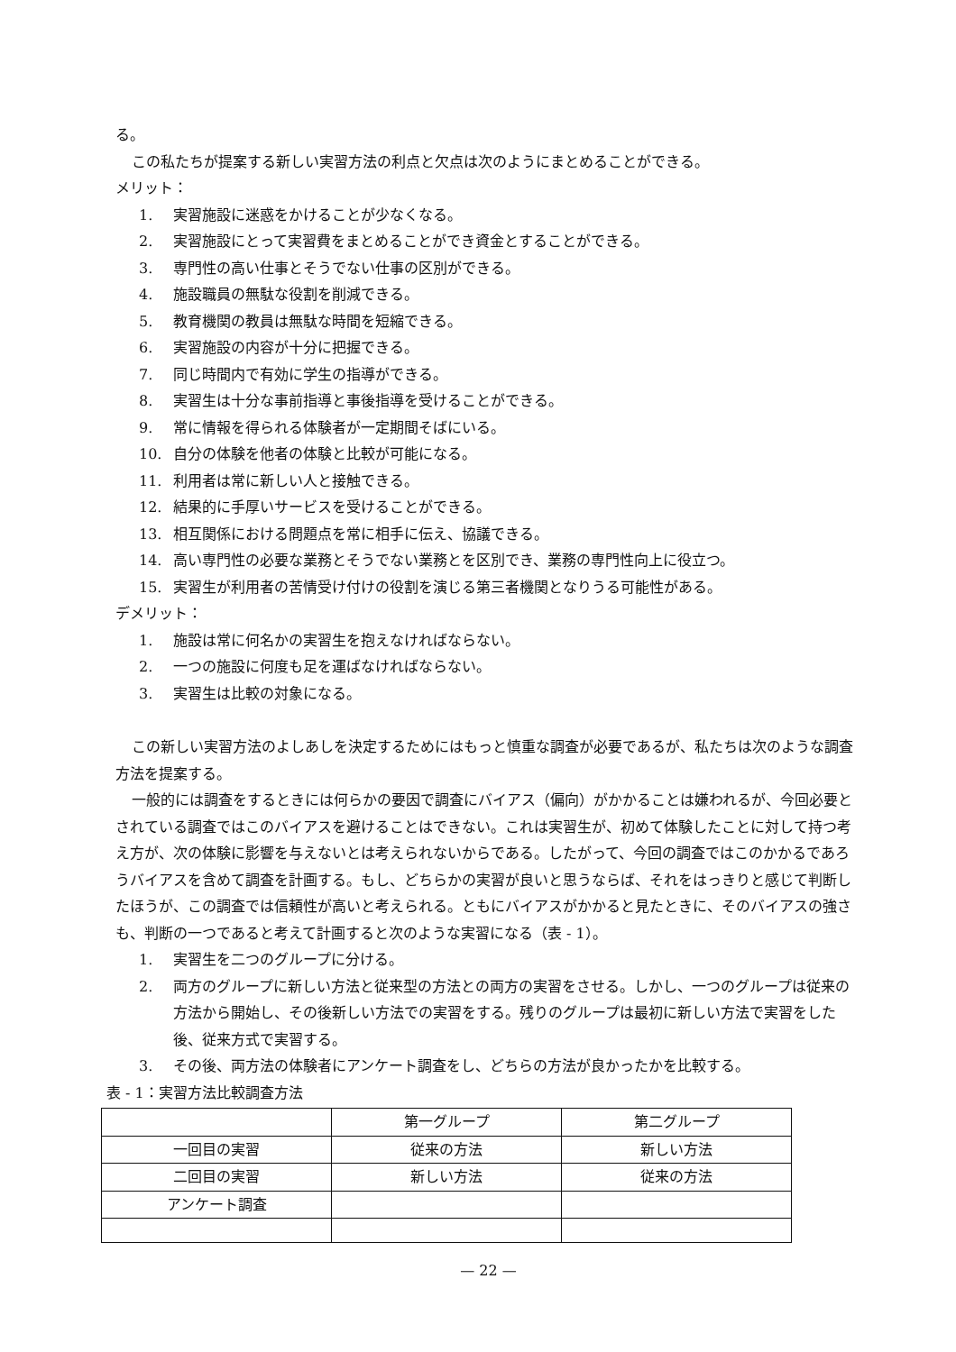る。
この私たちが提案する新しい実習方法の利点と欠点は次のようにまとめることができる。
メリット：
1. 実習施設に迷惑をかけることが少なくなる。
2. 実習施設にとって実習費をまとめることができ資金とすることができる。
3. 専門性の高い仕事とそうでない仕事の区別ができる。
4. 施設職員の無駄な役割を削減できる。
5. 教育機関の教員は無駄な時間を短縮できる。
6. 実習施設の内容が十分に把握できる。
7. 同じ時間内で有効に学生の指導ができる。
8. 実習生は十分な事前指導と事後指導を受けることができる。
9. 常に情報を得られる体験者が一定期間そばにいる。
10. 自分の体験を他者の体験と比較が可能になる。
11. 利用者は常に新しい人と接触できる。
12. 結果的に手厚いサービスを受けることができる。
13. 相互関係における問題点を常に相手に伝え、協議できる。
14. 高い専門性の必要な業務とそうでない業務とを区別でき、業務の専門性向上に役立つ。
15. 実習生が利用者の苦情受け付けの役割を演じる第三者機関となりうる可能性がある。
デメリット：
1. 施設は常に何名かの実習生を抱えなければならない。
2. 一つの施設に何度も足を運ばなければならない。
3. 実習生は比較の対象になる。
この新しい実習方法のよしあしを決定するためにはもっと慎重な調査が必要であるが、私たちは次のような調査方法を提案する。
一般的には調査をするときには何らかの要因で調査にバイアス（偏向）がかかることは嫌われるが、今回必要とされている調査ではこのバイアスを避けることはできない。これは実習生が、初めて体験したことに対して持つ考え方が、次の体験に影響を与えないとは考えられないからである。したがって、今回の調査ではこのかかるであろうバイアスを含めて調査を計画する。もし、どちらかの実習が良いと思うならば、それをはっきりと感じて判断したほうが、この調査では信頼性が高いと考えられる。ともにバイアスがかかると見たときに、そのバイアスの強さも、判断の一つであると考えて計画すると次のような実習になる（表 - 1）。
1. 実習生を二つのグループに分ける。
2. 両方のグループに新しい方法と従来型の方法との両方の実習をさせる。しかし、一つのグループは従来の方法から開始し、その後新しい方法での実習をする。残りのグループは最初に新しい方法で実習をした後、従来方式で実習する。
3. その後、両方法の体験者にアンケート調査をし、どちらの方法が良かったかを比較する。
表 - 1：実習方法比較調査方法
| | 第一グループ | 第二グループ |
| 一回目の実習 | 従来の方法 | 新しい方法 |
| 二回目の実習 | 新しい方法 | 従来の方法 |
| アンケート調査 | | |
— 22 —